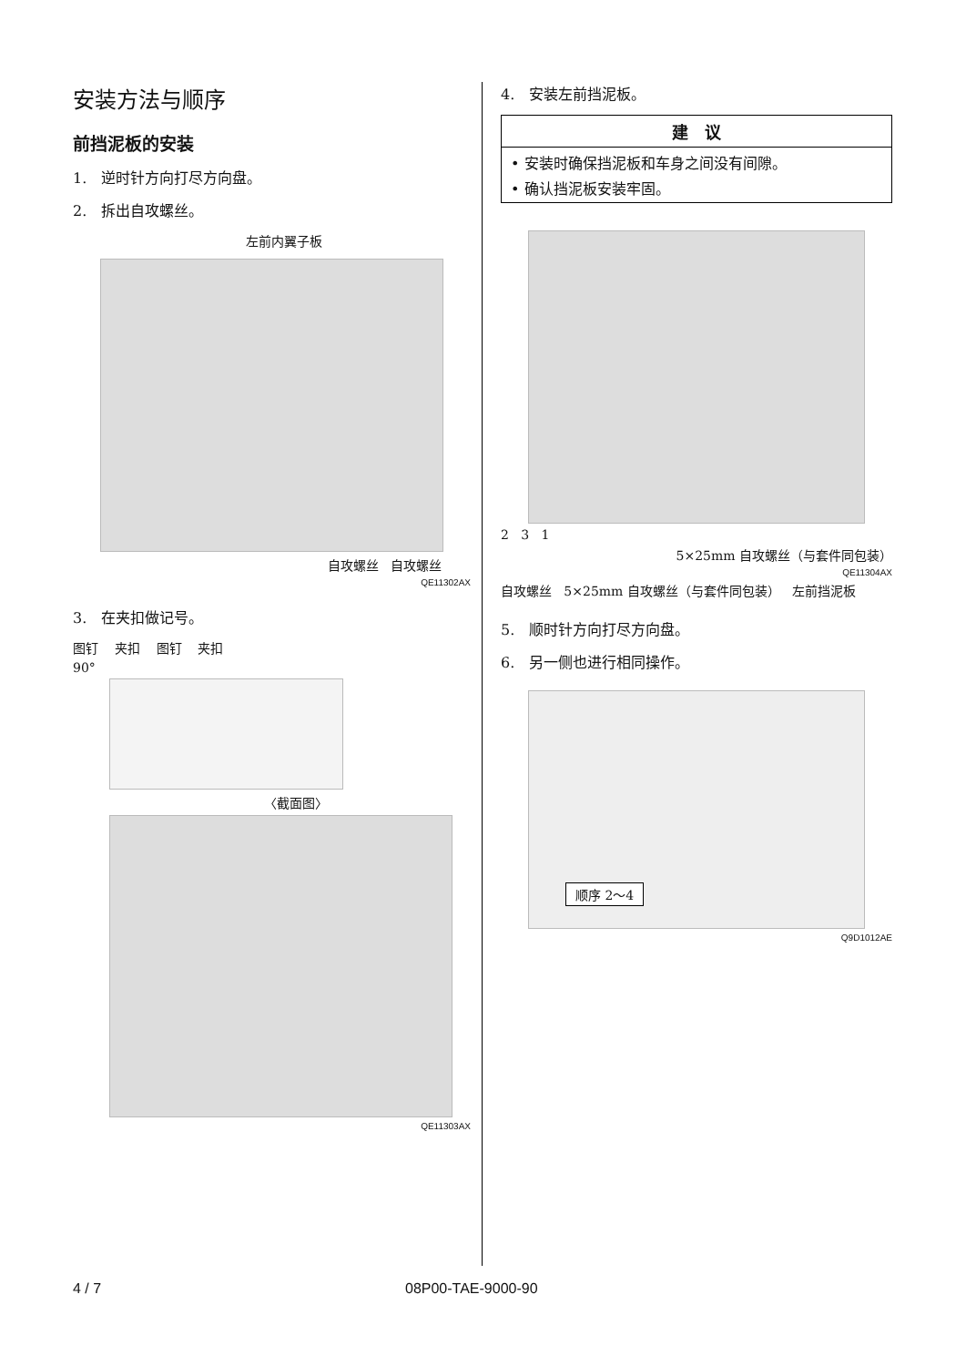安装方法与顺序
前挡泥板的安装
1.　逆时针方向打尽方向盘。
2.　拆出自攻螺丝。
左前内翼子板
自攻螺丝 自攻螺丝
QE11302AX
3.　在夹扣做记号。
图钉 夹扣 图钉 夹扣
90°
〈截面图〉
QE11303AX
4.　安装左前挡泥板。
建　议
• 安装时确保挡泥板和车身之间没有间隙。
• 确认挡泥板安装牢固。
2 3 1
5×25mm 自攻螺丝（与套件同包装）
QE11304AX
自攻螺丝 5×25mm 自攻螺丝（与套件同包装） 左前挡泥板
5.　顺时针方向打尽方向盘。
6.　另一侧也进行相同操作。
顺序 2～4
Q9D1012AE
4 / 7 08P00-TAE-9000-90